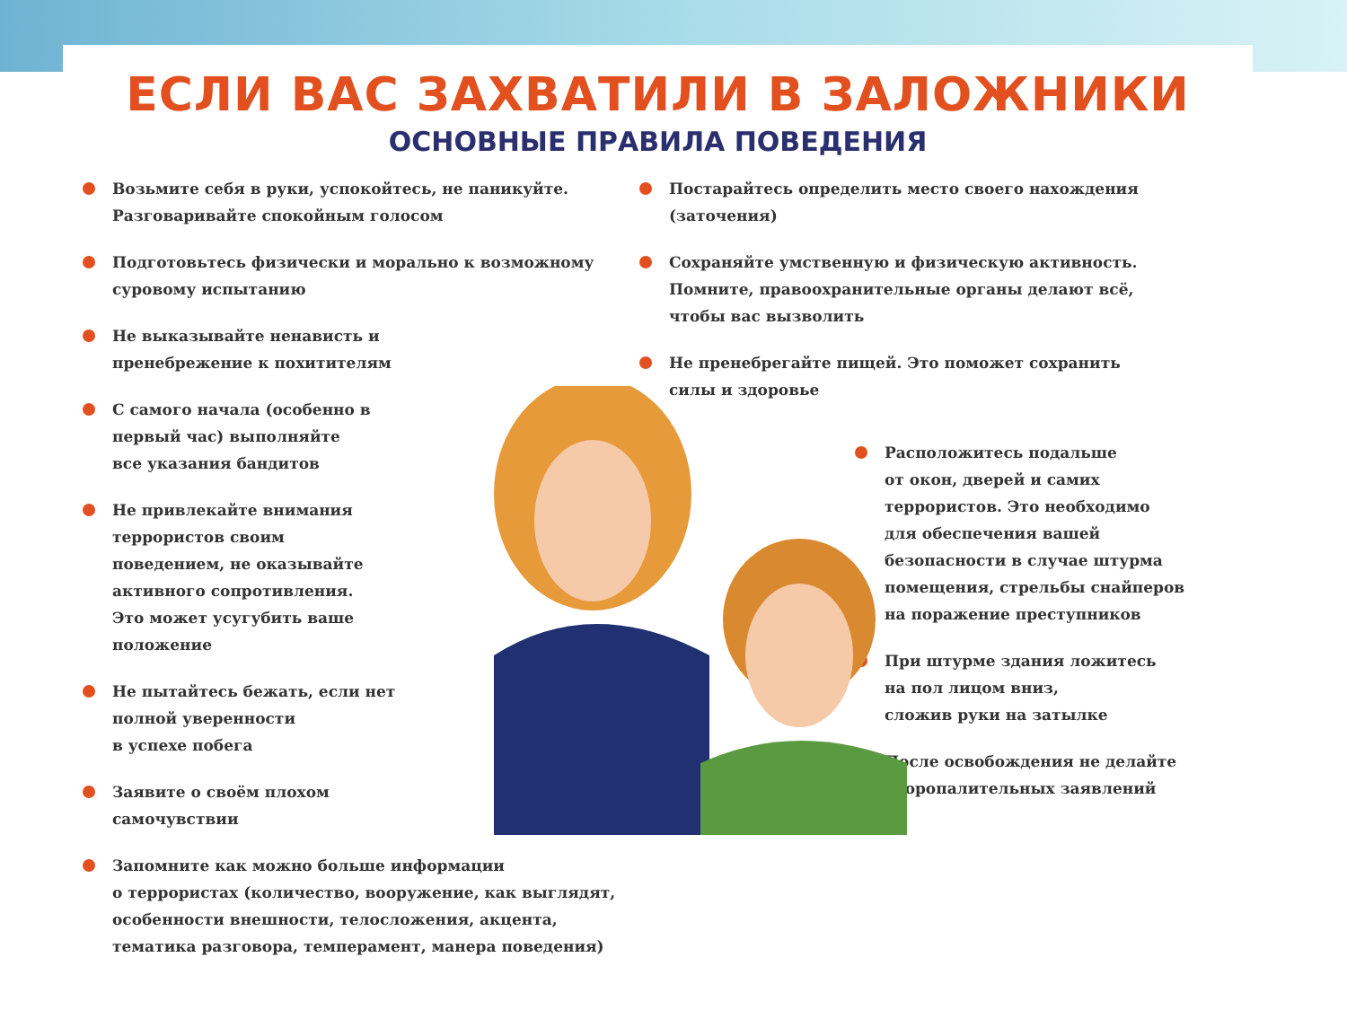ЕСЛИ ВАС ЗАХВАТИЛИ В ЗАЛОЖНИКИ
ОСНОВНЫЕ ПРАВИЛА ПОВЕДЕНИЯ
Возьмите себя в руки, успокойтесь, не паникуйте.
Разговаривайте спокойным голосом
Подготовьтесь физически и морально к возможному
суровому испытанию
Не выказывайте ненависть и
пренебрежение к похитителям
С самого начала (особенно в
первый час) выполняйте
все указания бандитов
Не привлекайте внимания
террористов своим
поведением, не оказывайте
активного сопротивления.
Это может усугубить ваше
положение
Не пытайтесь бежать, если нет
полной уверенности
в успехе побега
Заявите о своём плохом
самочувствии
Запомните как можно больше информации
о террористах (количество, вооружение, как выглядят,
особенности внешности, телосложения, акцента,
тематика разговора, темперамент, манера поведения)
Постарайтесь определить место своего нахождения
(заточения)
Сохраняйте умственную и физическую активность.
Помните, правоохранительные органы делают всё,
чтобы вас вызволить
Не пренебрегайте пищей. Это поможет сохранить
силы и здоровье
Расположитесь подальше
от окон, дверей и самих
террористов. Это необходимо
для обеспечения вашей
безопасности в случае штурма
помещения, стрельбы снайперов
на поражение преступников
При штурме здания ложитесь
на пол лицом вниз,
сложив руки на затылке
После освобождения не делайте
скоропалительных заявлений